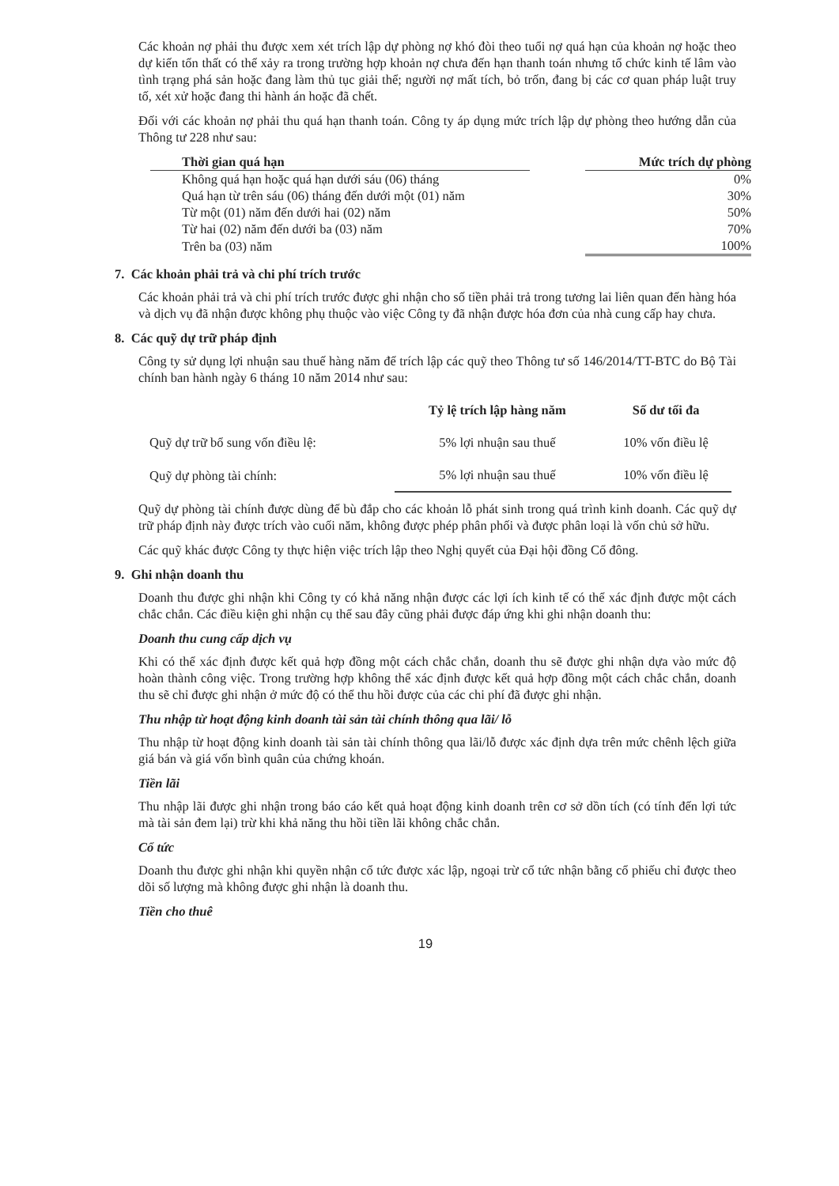Các khoản nợ phải thu được xem xét trích lập dự phòng nợ khó đòi theo tuổi nợ quá hạn của khoản nợ hoặc theo dự kiến tổn thất có thể xảy ra trong trường hợp khoản nợ chưa đến hạn thanh toán nhưng tổ chức kinh tế lâm vào tình trạng phá sản hoặc đang làm thủ tục giải thể; người nợ mất tích, bỏ trốn, đang bị các cơ quan pháp luật truy tố, xét xử hoặc đang thi hành án hoặc đã chết.
Đối với các khoản nợ phải thu quá hạn thanh toán. Công ty áp dụng mức trích lập dự phòng theo hướng dẫn của Thông tư 228 như sau:
| Thời gian quá hạn | | Mức trích dự phòng |
| --- | --- | --- |
| Không quá hạn hoặc quá hạn dưới sáu (06) tháng | | 0% |
| Quá hạn từ trên sáu (06) tháng đến dưới một (01) năm | | 30% |
| Từ một (01) năm đến dưới hai (02) năm | | 50% |
| Từ hai (02) năm đến dưới ba (03) năm | | 70% |
| Trên ba (03) năm | | 100% |
7. Các khoản phải trả và chi phí trích trước
Các khoản phải trả và chi phí trích trước được ghi nhận cho số tiền phải trả trong tương lai liên quan đến hàng hóa và dịch vụ đã nhận được không phụ thuộc vào việc Công ty đã nhận được hóa đơn của nhà cung cấp hay chưa.
8. Các quỹ dự trữ pháp định
Công ty sử dụng lợi nhuận sau thuế hàng năm để trích lập các quỹ theo Thông tư số 146/2014/TT-BTC do Bộ Tài chính ban hành ngày 6 tháng 10 năm 2014 như sau:
| | Tỷ lệ trích lập hàng năm | Số dư tối đa |
| --- | --- | --- |
| Quỹ dự trữ bổ sung vốn điều lệ: | 5% lợi nhuận sau thuế | 10% vốn điều lệ |
| Quỹ dự phòng tài chính: | 5% lợi nhuận sau thuế | 10% vốn điều lệ |
Quỹ dự phòng tài chính được dùng để bù đắp cho các khoản lỗ phát sinh trong quá trình kinh doanh. Các quỹ dự trữ pháp định này được trích vào cuối năm, không được phép phân phối và được phân loại là vốn chủ sở hữu.
Các quỹ khác được Công ty thực hiện việc trích lập theo Nghị quyết của Đại hội đồng Cổ đông.
9. Ghi nhận doanh thu
Doanh thu được ghi nhận khi Công ty có khả năng nhận được các lợi ích kinh tế có thể xác định được một cách chắc chắn. Các điều kiện ghi nhận cụ thể sau đây cũng phải được đáp ứng khi ghi nhận doanh thu:
Doanh thu cung cấp dịch vụ
Khi có thể xác định được kết quả hợp đồng một cách chắc chắn, doanh thu sẽ được ghi nhận dựa vào mức độ hoàn thành công việc. Trong trường hợp không thể xác định được kết quả hợp đồng một cách chắc chắn, doanh thu sẽ chỉ được ghi nhận ở mức độ có thể thu hồi được của các chi phí đã được ghi nhận.
Thu nhập từ hoạt động kinh doanh tài sản tài chính thông qua lãi/ lỗ
Thu nhập từ hoạt động kinh doanh tài sản tài chính thông qua lãi/lỗ được xác định dựa trên mức chênh lệch giữa giá bán và giá vốn bình quân của chứng khoán.
Tiền lãi
Thu nhập lãi được ghi nhận trong báo cáo kết quả hoạt động kinh doanh trên cơ sở dồn tích (có tính đến lợi tức mà tài sản đem lại) trừ khi khả năng thu hồi tiền lãi không chắc chắn.
Cổ tức
Doanh thu được ghi nhận khi quyền nhận cổ tức được xác lập, ngoại trừ cổ tức nhận bằng cổ phiếu chỉ được theo dõi số lượng mà không được ghi nhận là doanh thu.
Tiền cho thuê
19